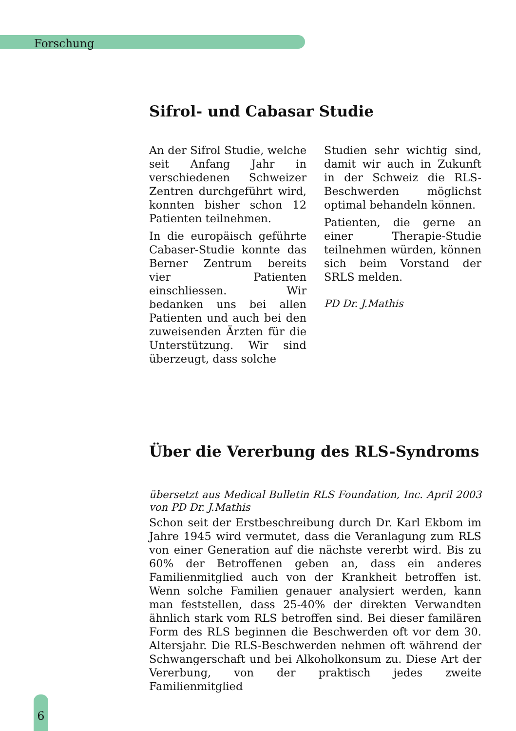Forschung
Sifrol- und Cabasar Studie
An der Sifrol Studie, welche seit Anfang Jahr in verschiedenen Schweizer Zentren durchgeführt wird, konnten bisher schon 12 Patienten teilnehmen.
In die europäisch geführte Cabaser-Studie konnte das Berner Zentrum bereits vier Patienten einschliessen. Wir bedanken uns bei allen Patienten und auch bei den zuweisenden Ärzten für die Unterstützung. Wir sind überzeugt, dass solche
Studien sehr wichtig sind, damit wir auch in Zukunft in der Schweiz die RLS-Beschwerden möglichst optimal behandeln können.
Patienten, die gerne an einer Therapie-Studie teilnehmen würden, können sich beim Vorstand der SRLS melden.
PD Dr. J.Mathis
Über die Vererbung des RLS-Syndroms
übersetzt aus Medical Bulletin RLS Foundation, Inc. April 2003 von PD Dr. J.Mathis
Schon seit der Erstbeschreibung durch Dr. Karl Ekbom im Jahre 1945 wird vermutet, dass die Veranlagung zum RLS von einer Generation auf die nächste vererbt wird. Bis zu 60% der Betroffenen geben an, dass ein anderes Familienmitglied auch von der Krankheit betroffen ist. Wenn solche Familien genauer analysiert werden, kann man feststellen, dass 25-40% der direkten Verwandten ähnlich stark vom RLS betroffen sind. Bei dieser familären Form des RLS beginnen die Beschwerden oft vor dem 30. Altersjahr. Die RLS-Beschwerden nehmen oft während der Schwangerschaft und bei Alkoholkonsum zu. Diese Art der Vererbung, von der praktisch jedes zweite Familienmitglied
6